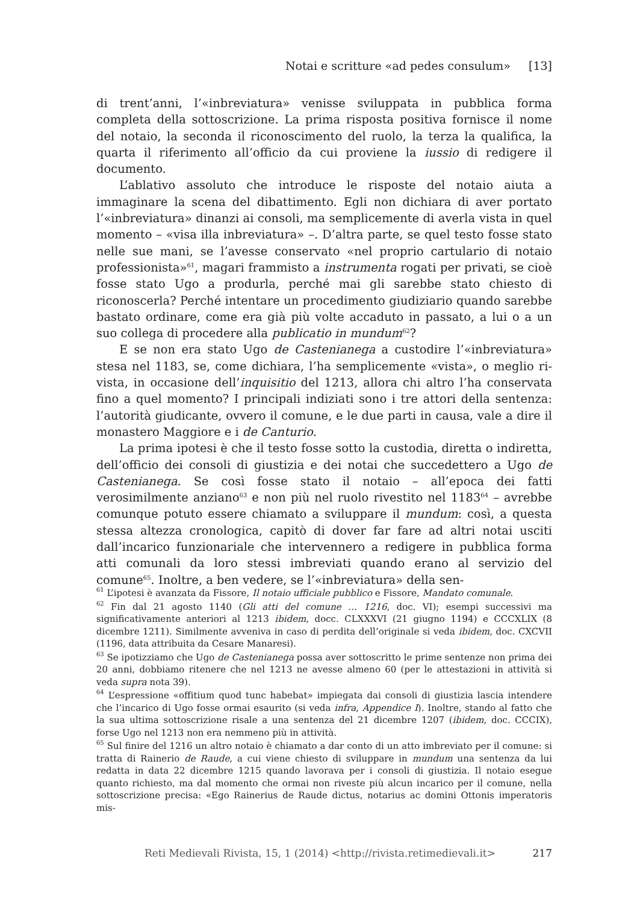Notai e scritture «ad pedes consulum» [13]
di trent’anni, l’«inbreviatura» venisse sviluppata in pubblica forma completa della sottoscrizione. La prima risposta positiva fornisce il nome del notaio, la seconda il riconoscimento del ruolo, la terza la qualifica, la quarta il riferimento all’officio da cui proviene la iussio di redigere il documento.
L’ablativo assoluto che introduce le risposte del notaio aiuta a immaginare la scena del dibattimento. Egli non dichiara di aver portato l’«inbreviatura» dinanzi ai consoli, ma semplicemente di averla vista in quel momento – «visa illa inbreviatura» –. D’altra parte, se quel testo fosse stato nelle sue mani, se l’avesse conservato «nel proprio cartulario di notaio professionista»<sup>61</sup>, magari frammisto a instrumenta rogati per privati, se cioè fosse stato Ugo a produrla, perché mai gli sarebbe stato chiesto di riconoscerla? Perché intentare un procedimento giudiziario quando sarebbe bastato ordinare, come era già più volte accaduto in passato, a lui o a un suo collega di procedere alla publicatio in mundum<sup>62</sup>?
E se non era stato Ugo de Castenianega a custodire l’«inbreviatura» stesa nel 1183, se, come dichiara, l’ha semplicemente «vista», o meglio ri-vista, in occasione dell’inquisitio del 1213, allora chi altro l’ha conservata fino a quel momento? I principali indiziati sono i tre attori della sentenza: l’autorità giudicante, ovvero il comune, e le due parti in causa, vale a dire il monastero Maggiore e i de Canturio.
La prima ipotesi è che il testo fosse sotto la custodia, diretta o indiretta, dell’officio dei consoli di giustizia e dei notai che succedettero a Ugo de Castenianega. Se così fosse stato il notaio – all’epoca dei fatti verosimilmente anziano<sup>63</sup> e non più nel ruolo rivestito nel 1183<sup>64</sup> – avrebbe comunque potuto essere chiamato a sviluppare il mundum: così, a questa stessa altezza cronologica, capitò di dover far fare ad altri notai usciti dall’incarico funzionariale che intervennero a redigere in pubblica forma atti comunali da loro stessi imbreviati quando erano al servizio del comune<sup>65</sup>. Inoltre, a ben vedere, se l’«inbreviatura» della sen-
<sup>61</sup> L’ipotesi è avanzata da Fissore, Il notaio ufficiale pubblico e Fissore, Mandato comunale.
<sup>62</sup> Fin dal 21 agosto 1140 (Gli atti del comune … 1216, doc. VI); esempi successivi ma significativamente anteriori al 1213 ibidem, docc. CLXXXVI (21 giugno 1194) e CCCXLIX (8 dicembre 1211). Similmente avveniva in caso di perdita dell’originale si veda ibidem, doc. CXCVII (1196, data attribuita da Cesare Manaresi).
<sup>63</sup> Se ipotizziamo che Ugo de Castenianega possa aver sottoscritto le prime sentenze non prima dei 20 anni, dobbiamo ritenere che nel 1213 ne avesse almeno 60 (per le attestazioni in attività si veda supra nota 39).
<sup>64</sup> L’espressione «offitium quod tunc habebat» impiegata dai consoli di giustizia lascia intendere che l’incarico di Ugo fosse ormai esaurito (si veda infra, Appendice I). Inoltre, stando al fatto che la sua ultima sottoscrizione risale a una sentenza del 21 dicembre 1207 (ibidem, doc. CCCIX), forse Ugo nel 1213 non era nemmeno più in attività.
<sup>65</sup> Sul finire del 1216 un altro notaio è chiamato a dar conto di un atto imbreviato per il comune: si tratta di Rainerio de Raude, a cui viene chiesto di sviluppare in mundum una sentenza da lui redatta in data 22 dicembre 1215 quando lavorava per i consoli di giustizia. Il notaio esegue quanto richiesto, ma dal momento che ormai non riveste più alcun incarico per il comune, nella sottoscrizione precisa: «Ego Rainerius de Raude dictus, notarius ac domini Ottonis imperatoris mis-
Reti Medievali Rivista, 15, 1 (2014) <http://rivista.retimedievali.it> 217